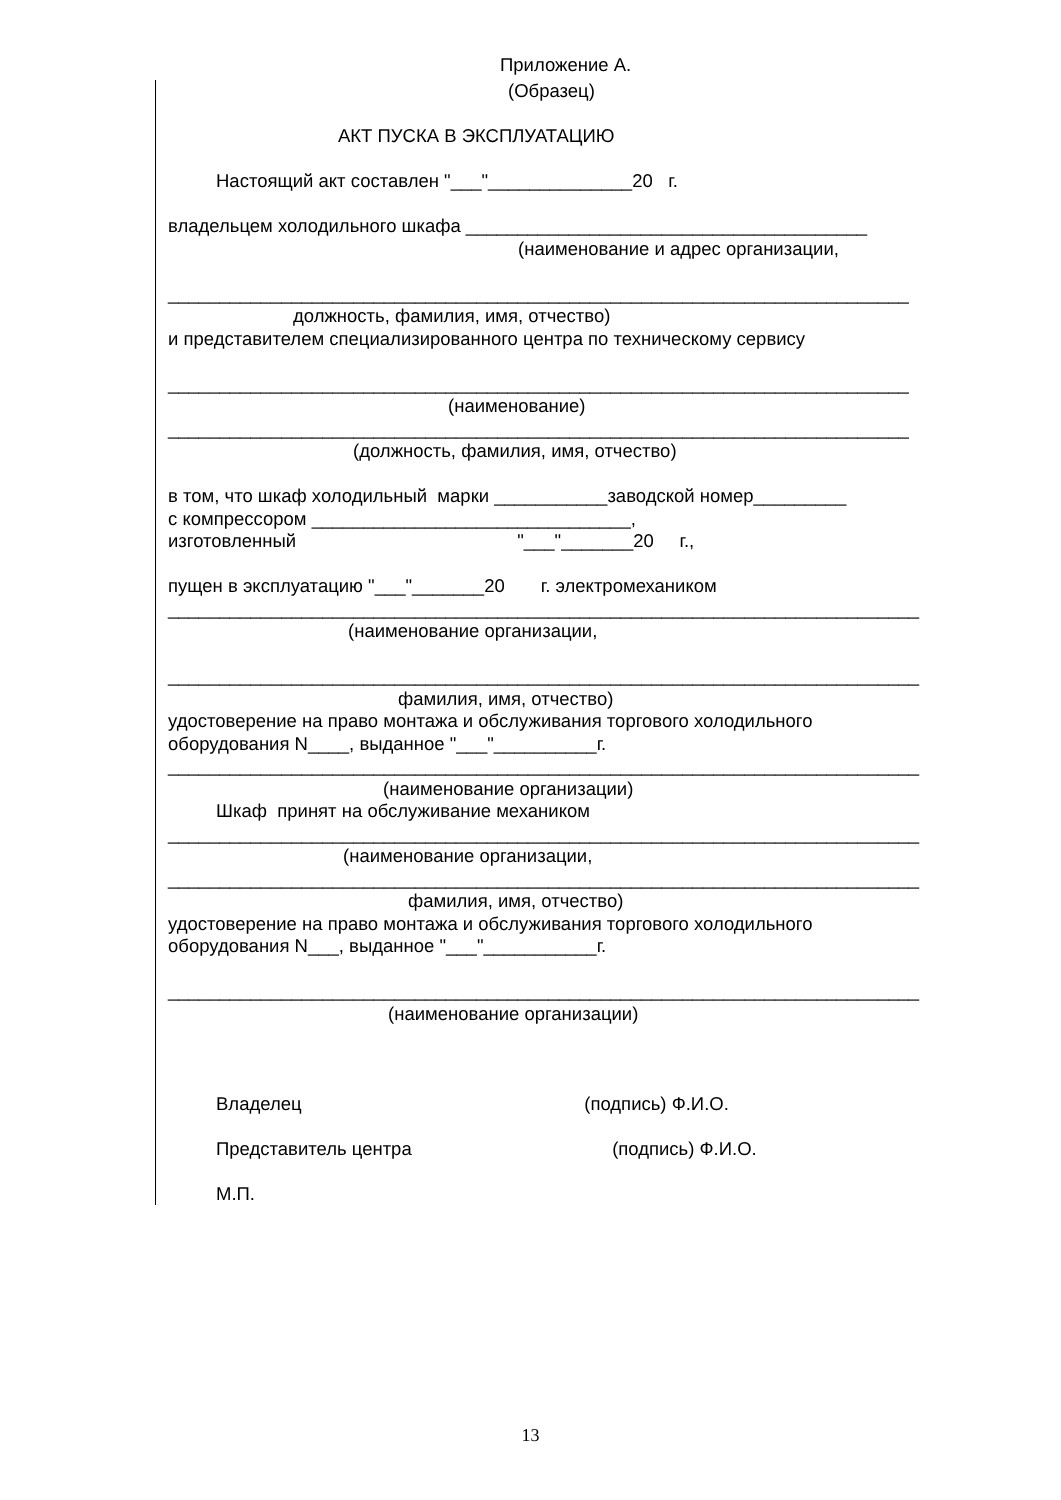Приложение А.
(Образец)
АКТ ПУСКА В ЭКСПЛУАТАЦИЮ
Настоящий акт составлен "___"______________20 г.
владельцем холодильного шкафа _______________________________________
(наименование и адрес организации,
________________________________________________________________________
должность, фамилия, имя, отчество)
и представителем специализированного центра по техническому сервису
________________________________________________________________________
(наименование)
________________________________________________________________________
(должность, фамилия, имя, отчество)
в том, что шкаф холодильный марки ___________заводской номер_________
с компрессором _______________________________,
изготовленный "___"_______20 г.,
пущен в эксплуатацию "___"_______20 г. электромехаником
_________________________________________________________________________
(наименование организации,
_________________________________________________________________________
фамилия, имя, отчество)
удостоверение на право монтажа и обслуживания торгового холодильного
оборудования N____, выданное "___"__________г.
_________________________________________________________________________
(наименование организации)
Шкаф принят на обслуживание механиком
_________________________________________________________________________
(наименование организации,
_________________________________________________________________________
фамилия, имя, отчество)
удостоверение на право монтажа и обслуживания торгового холодильного
оборудования N___, выданное "___"___________г.
_________________________________________________________________________
(наименование организации)
Владелец (подпись) Ф.И.О.
Представитель центра (подпись) Ф.И.О.
М.П.
13